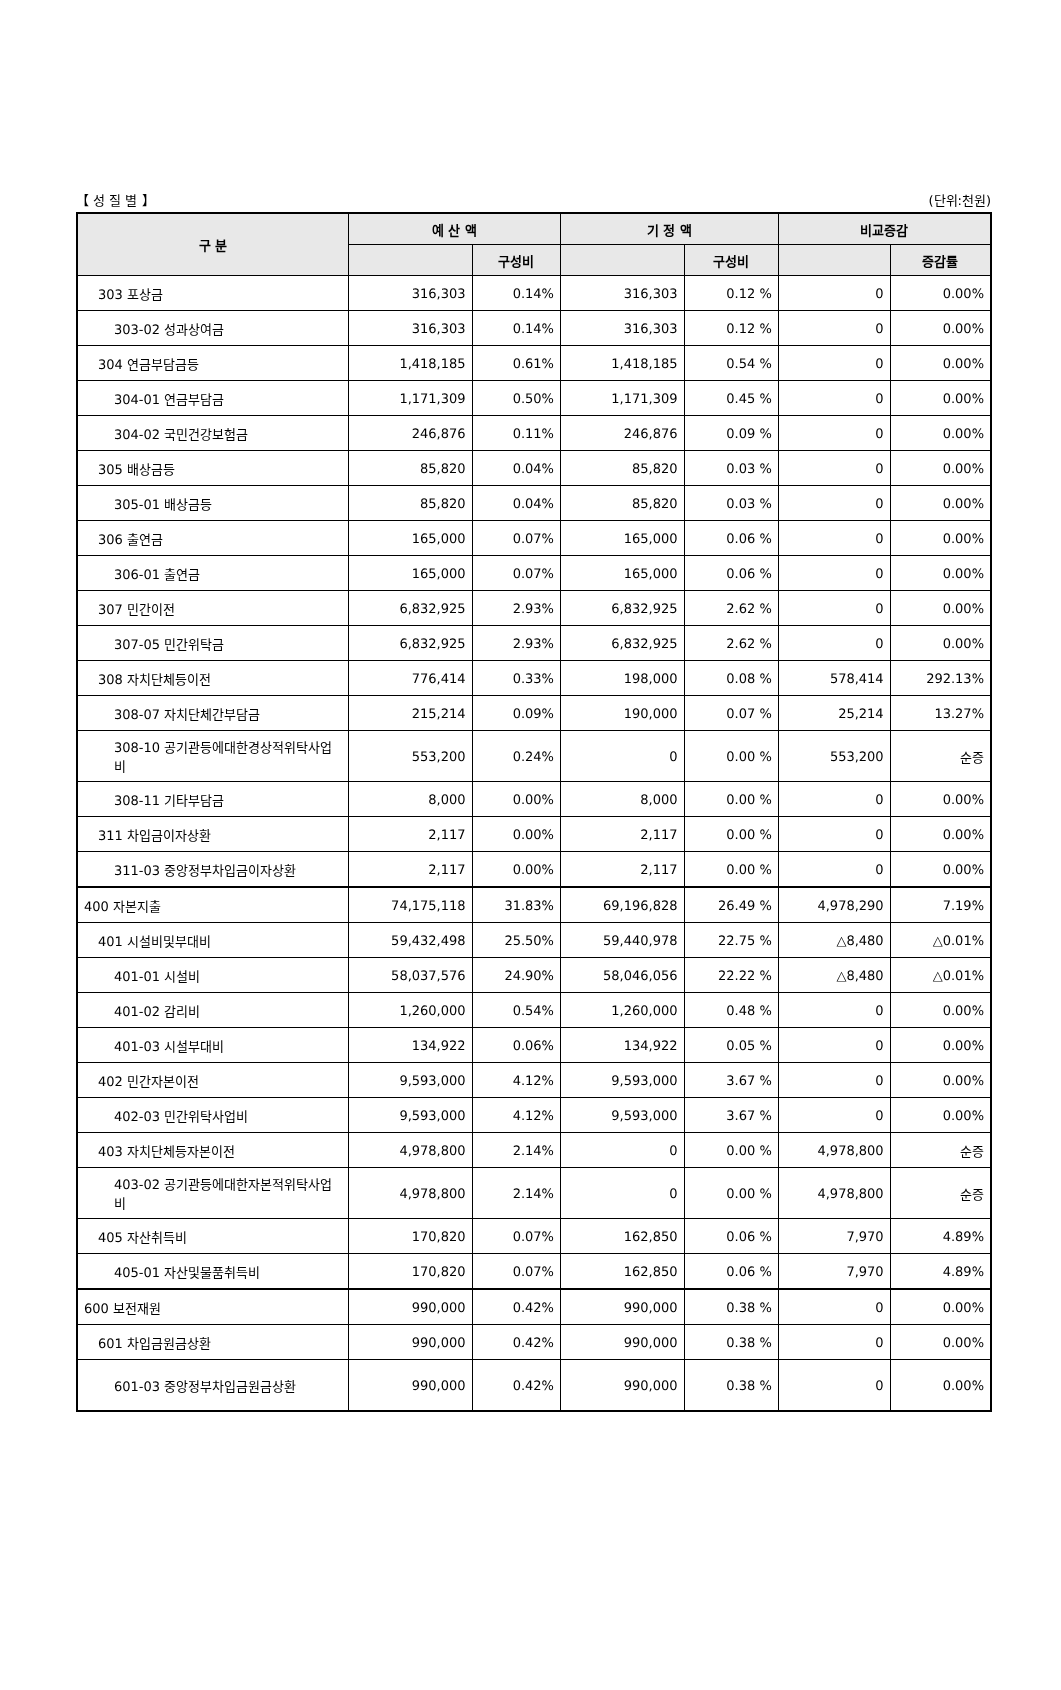【 성 질 별 】 (단위:천원)
| 구 분 | 예 산 액 | | 기 정 액 | | 비교증감 | |
| --- | --- | --- | --- | --- | --- | --- |
| | | 구성비 | | 구성비 | | 증감률 |
| 303 포상금 | 316,303 | 0.14% | 316,303 | 0.12 % | 0 | 0.00% |
| 303-02 성과상여금 | 316,303 | 0.14% | 316,303 | 0.12 % | 0 | 0.00% |
| 304 연금부담금등 | 1,418,185 | 0.61% | 1,418,185 | 0.54 % | 0 | 0.00% |
| 304-01 연금부담금 | 1,171,309 | 0.50% | 1,171,309 | 0.45 % | 0 | 0.00% |
| 304-02 국민건강보험금 | 246,876 | 0.11% | 246,876 | 0.09 % | 0 | 0.00% |
| 305 배상금등 | 85,820 | 0.04% | 85,820 | 0.03 % | 0 | 0.00% |
| 305-01 배상금등 | 85,820 | 0.04% | 85,820 | 0.03 % | 0 | 0.00% |
| 306 출연금 | 165,000 | 0.07% | 165,000 | 0.06 % | 0 | 0.00% |
| 306-01 출연금 | 165,000 | 0.07% | 165,000 | 0.06 % | 0 | 0.00% |
| 307 민간이전 | 6,832,925 | 2.93% | 6,832,925 | 2.62 % | 0 | 0.00% |
| 307-05 민간위탁금 | 6,832,925 | 2.93% | 6,832,925 | 2.62 % | 0 | 0.00% |
| 308 자치단체등이전 | 776,414 | 0.33% | 198,000 | 0.08 % | 578,414 | 292.13% |
| 308-07 자치단체간부담금 | 215,214 | 0.09% | 190,000 | 0.07 % | 25,214 | 13.27% |
| 308-10 공기관등에대한경상적위탁사업비 | 553,200 | 0.24% | 0 | 0.00 % | 553,200 | 순증 |
| 308-11 기타부담금 | 8,000 | 0.00% | 8,000 | 0.00 % | 0 | 0.00% |
| 311 차입금이자상환 | 2,117 | 0.00% | 2,117 | 0.00 % | 0 | 0.00% |
| 311-03 중앙정부차입금이자상환 | 2,117 | 0.00% | 2,117 | 0.00 % | 0 | 0.00% |
| 400 자본지출 | 74,175,118 | 31.83% | 69,196,828 | 26.49 % | 4,978,290 | 7.19% |
| 401 시설비및부대비 | 59,432,498 | 25.50% | 59,440,978 | 22.75 % | △8,480 | △0.01% |
| 401-01 시설비 | 58,037,576 | 24.90% | 58,046,056 | 22.22 % | △8,480 | △0.01% |
| 401-02 감리비 | 1,260,000 | 0.54% | 1,260,000 | 0.48 % | 0 | 0.00% |
| 401-03 시설부대비 | 134,922 | 0.06% | 134,922 | 0.05 % | 0 | 0.00% |
| 402 민간자본이전 | 9,593,000 | 4.12% | 9,593,000 | 3.67 % | 0 | 0.00% |
| 402-03 민간위탁사업비 | 9,593,000 | 4.12% | 9,593,000 | 3.67 % | 0 | 0.00% |
| 403 자치단체등자본이전 | 4,978,800 | 2.14% | 0 | 0.00 % | 4,978,800 | 순증 |
| 403-02 공기관등에대한자본적위탁사업비 | 4,978,800 | 2.14% | 0 | 0.00 % | 4,978,800 | 순증 |
| 405 자산취득비 | 170,820 | 0.07% | 162,850 | 0.06 % | 7,970 | 4.89% |
| 405-01 자산및물품취득비 | 170,820 | 0.07% | 162,850 | 0.06 % | 7,970 | 4.89% |
| 600 보전재원 | 990,000 | 0.42% | 990,000 | 0.38 % | 0 | 0.00% |
| 601 차입금원금상환 | 990,000 | 0.42% | 990,000 | 0.38 % | 0 | 0.00% |
| 601-03 중앙정부차입금원금상환 | 990,000 | 0.42% | 990,000 | 0.38 % | 0 | 0.00% |